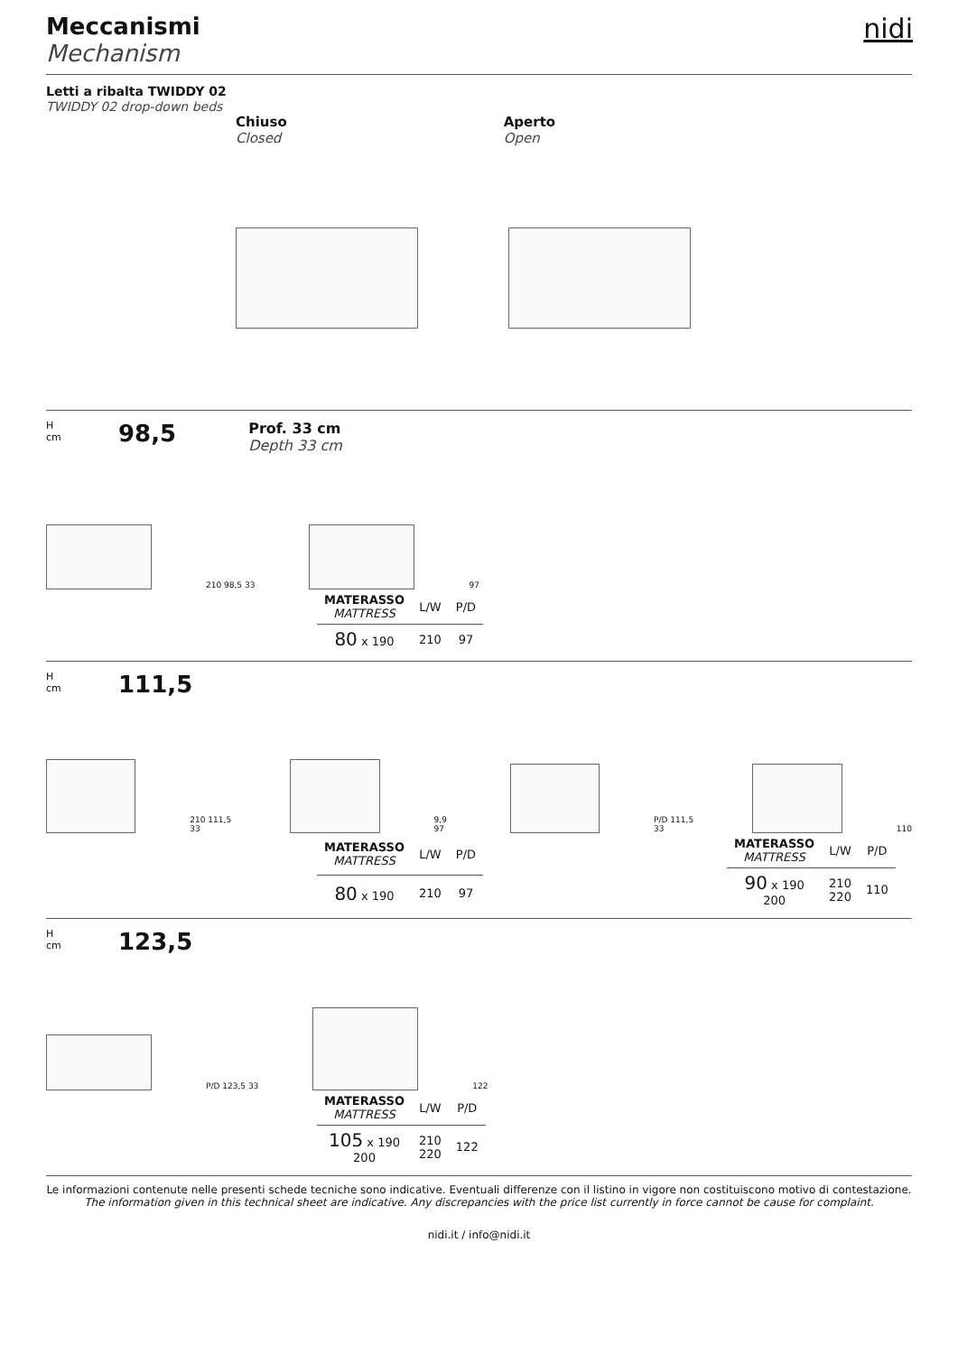Meccanismi
Mechanism
nidi
Letti a ribalta TWIDDY 02
TWIDDY 02 drop-down beds
Chiuso
Closed
Aperto
Open
H
cm
98,5
Prof. 33 cm
Depth 33 cm
210 98,5 33
97
| MATERASSO MATTRESS | L/W | P/D |
| --- | --- | --- |
| 80 x 190 | 210 | 97 |
H
cm
111,5
210 111,5 33
9,9 97
P/D 111,5 33
110
| MATERASSO MATTRESS | L/W | P/D |
| --- | --- | --- |
| 80 x 190 | 210 | 97 |
| MATERASSO MATTRESS | L/W | P/D |
| --- | --- | --- |
| 90 x 190 200 | 210 220 | 110 |
H
cm
123,5
P/D 123,5 33
122
| MATERASSO MATTRESS | L/W | P/D |
| --- | --- | --- |
| 105 x 190 200 | 210 220 | 122 |
Le informazioni contenute nelle presenti schede tecniche sono indicative. Eventuali differenze con il listino in vigore non costituiscono motivo di contestazione.
The information given in this technical sheet are indicative. Any discrepancies with the price list currently in force cannot be cause for complaint.
nidi.it / info@nidi.it